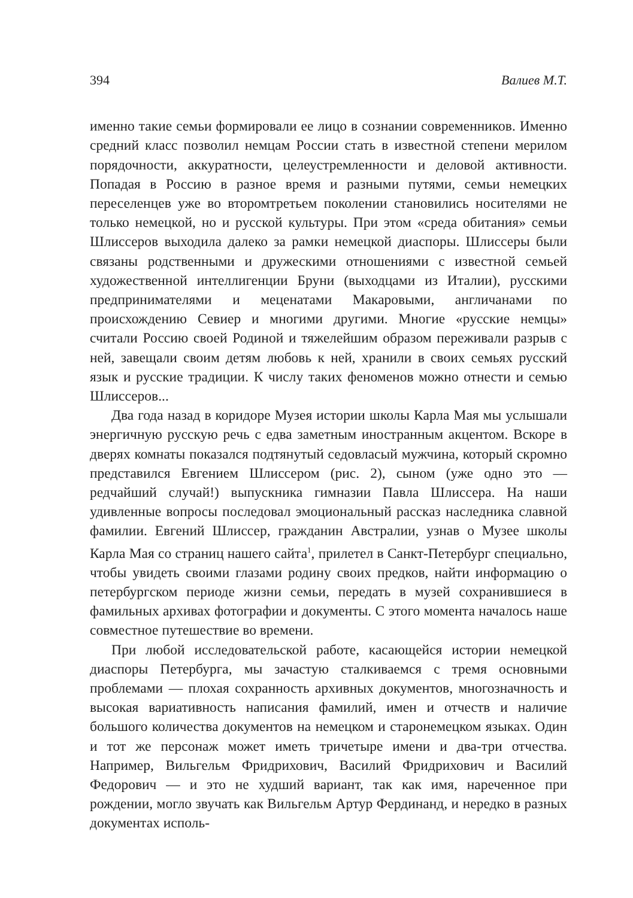394 Валиев М.Т.
именно такие семьи формировали ее лицо в сознании современников. Именно средний класс позволил немцам России стать в известной степени мерилом порядочности, аккуратности, целеустремленности и деловой активности. Попадая в Россию в разное время и разными путями, семьи немецких переселенцев уже во второмтретьем поколении становились носителями не только немецкой, но и русской культуры. При этом «среда обитания» семьи Шлиссеров выходила далеко за рамки немецкой диаспоры. Шлиссеры были связаны родственными и дружескими отношениями с известной семьей художественной интеллигенции Бруни (выходцами из Италии), русскими предпринимателями и меценатами Макаровыми, англичанами по происхождению Севиер и многими другими. Многие «русские немцы» считали Россию своей Родиной и тяжелейшим образом переживали разрыв с ней, завещали своим детям любовь к ней, хранили в своих семьях русский язык и русские традиции. К числу таких феноменов можно отнести и семью Шлиссеров...
Два года назад в коридоре Музея истории школы Карла Мая мы услышали энергичную русскую речь с едва заметным иностранным акцентом. Вскоре в дверях комнаты показался подтянутый седовласый мужчина, который скромно представился Евгением Шлиссером (рис. 2), сыном (уже одно это — редчайший случай!) выпускника гимназии Павла Шлиссера. На наши удивленные вопросы последовал эмоциональный рассказ наследника славной фамилии. Евгений Шлиссер, гражданин Австралии, узнав о Музее школы Карла Мая со страниц нашего сайта<sup>1</sup>, прилетел в Санкт-Петербург специально, чтобы увидеть своими глазами родину своих предков, найти информацию о петербургском периоде жизни семьи, передать в музей сохранившиеся в фамильных архивах фотографии и документы. С этого момента началось наше совместное путешествие во времени.
При любой исследовательской работе, касающейся истории немецкой диаспоры Петербурга, мы зачастую сталкиваемся с тремя основными проблемами — плохая сохранность архивных документов, многозначность и высокая вариативность написания фамилий, имен и отчеств и наличие большого количества документов на немецком и старонемецком языках. Один и тот же персонаж может иметь тричетыре имени и два-три отчества. Например, Вильгельм Фридрихович, Василий Фридрихович и Василий Федорович — и это не худший вариант, так как имя, нареченное при рождении, могло звучать как Вильгельм Артур Фердинанд, и нередко в разных документах исполь-